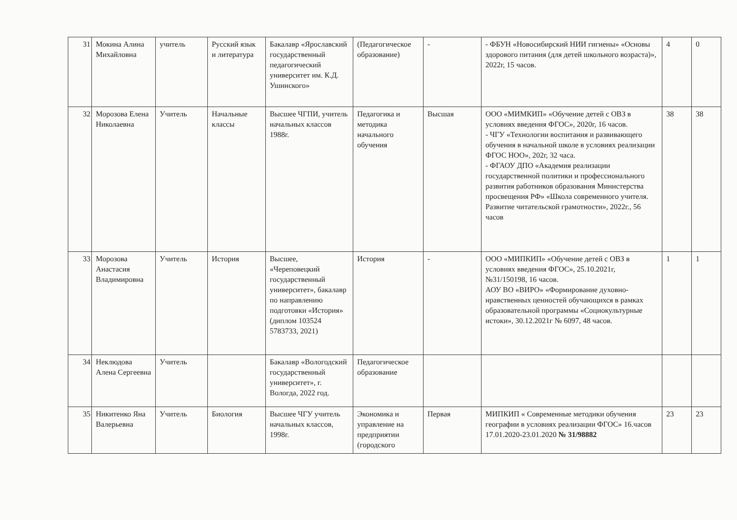| 31 | Мокина Алина Михайловна | учитель | Русский язык и литература | Бакалавр «Ярославский государственный педагогический университет им. К.Д. Ушинского» | (Педагогическое образование) | - | - ФБУН «Новосибирский НИИ гигиены» «Основы здорового питания (для детей школьного возраста)», 2022г, 15 часов. | 4 | 0 |
| 32 | Морозова Елена Николаевна | Учитель | Начальные классы | Высшее ЧГПИ, учитель начальных классов 1988г. | Педагогика и методика начального обучения | Высшая | ООО «МИМКИП» «Обучение детей с ОВЗ в условиях введения ФГОС», 2020г, 16 часов. - ЧГУ «Технологии воспитания и развивающего обучения в начальной школе в условиях реализации ФГОС НОО», 202г, 32 часа. - ФГАОУ ДПО «Академия реализации государственной политики и профессионального развития работников образования Министерства просвещения РФ» «Школа современного учителя. Развитие читательской грамотности», 2022г., 56 часов | 38 | 38 |
| 33 | Морозова Анастасия Владимировна | Учитель | История | Высшее, «Череповецкий государственный университет», бакалавр по направлению подготовки «История» (диплом 103524 5783733, 2021) | История | - | ООО «МИПКИП» «Обучение детей с ОВЗ в условиях введения ФГОС», 25.10.2021г, №31/150198, 16 часов. АОУ ВО «ВИРО» «Формирование духовно-нравственных ценностей обучающихся в рамках образовательной программы «Социокультурные истоки», 30.12.2021г № 6097, 48 часов. | 1 | 1 |
| 34 | Неклюдова Алена Сергеевна | Учитель | | Бакалавр «Вологодский государственный университет», г. Вологда, 2022 год. | Педагогическое образование | | | | |
| 35 | Никитенко Яна Валерьевна | Учитель | Биология | Высшее ЧГУ учитель начальных классов, 1998г. | Экономика и управление на предприятии (городского | Первая | МИПКИП « Современные методики обучения географии в условиях реализации ФГОС» 16.часов 17.01.2020-23.01.2020 № 31/98882 | 23 | 23 |